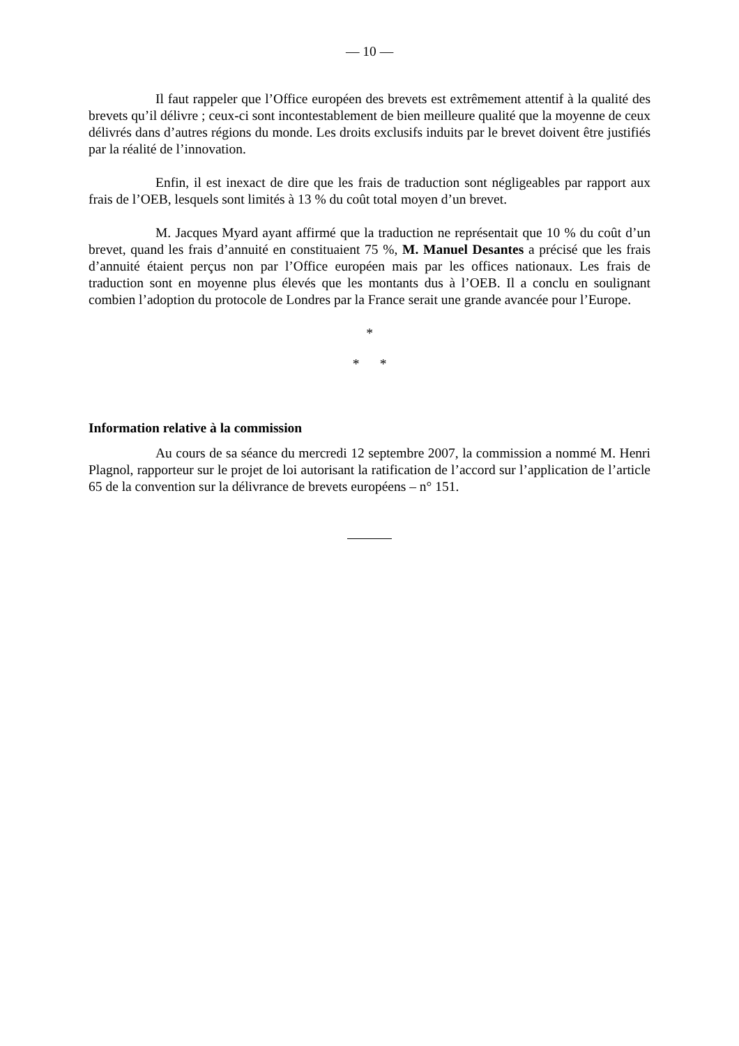— 10 —
Il faut rappeler que l’Office européen des brevets est extrêmement attentif à la qualité des brevets qu’il délivre ; ceux-ci sont incontestablement de bien meilleure qualité que la moyenne de ceux délivrés dans d’autres régions du monde. Les droits exclusifs induits par le brevet doivent être justifiés par la réalité de l’innovation.
Enfin, il est inexact de dire que les frais de traduction sont négligeables par rapport aux frais de l’OEB, lesquels sont limités à 13 % du coût total moyen d’un brevet.
M. Jacques Myard ayant affirmé que la traduction ne représentait que 10 % du coût d’un brevet, quand les frais d’annuité en constituaient 75 %, M. Manuel Desantes a précisé que les frais d’annuité étaient perçus non par l’Office européen mais par les offices nationaux. Les frais de traduction sont en moyenne plus élevés que les montants dus à l’OEB. Il a conclu en soulignant combien l’adoption du protocole de Londres par la France serait une grande avancée pour l’Europe.
*
* *
Information relative à la commission
Au cours de sa séance du mercredi 12 septembre 2007, la commission a nommé M. Henri Plagnol, rapporteur sur le projet de loi autorisant la ratification de l’accord sur l’application de l’article 65 de la convention sur la délivrance de brevets européens – n° 151.